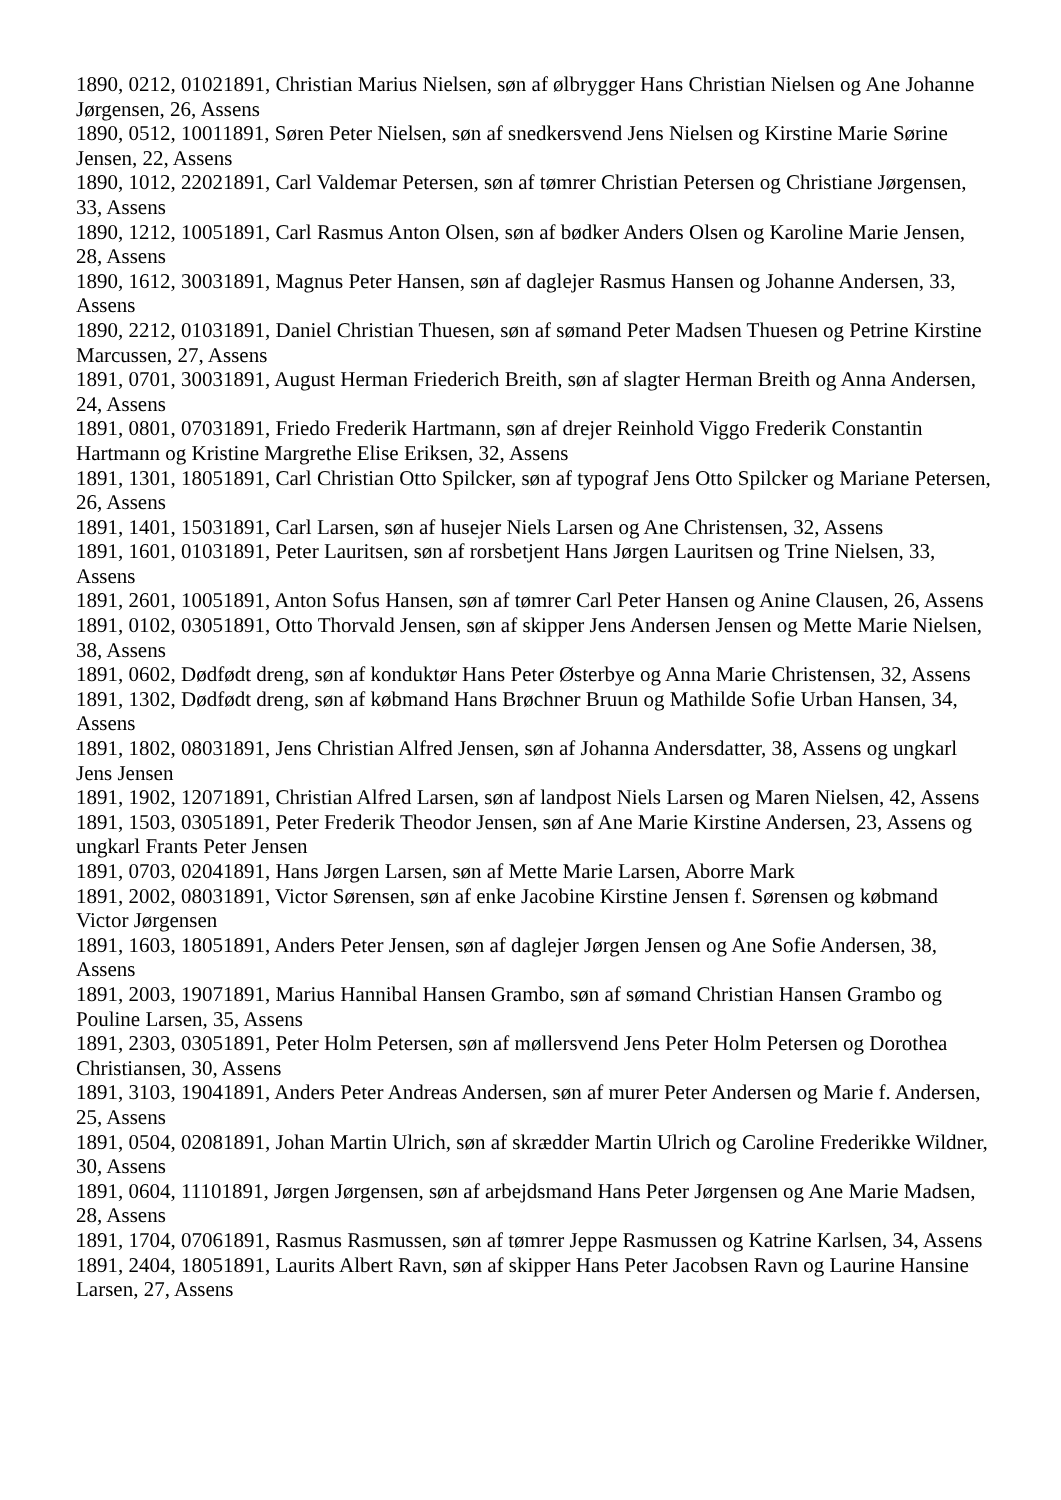1890, 0212, 01021891, Christian Marius Nielsen, søn af ølbrygger Hans Christian Nielsen og Ane Johanne Jørgensen, 26, Assens
1890, 0512, 10011891, Søren Peter Nielsen, søn af snedkersvend Jens Nielsen og Kirstine Marie Sørine Jensen, 22, Assens
1890, 1012, 22021891, Carl Valdemar Petersen, søn af tømrer Christian Petersen og Christiane Jørgensen, 33, Assens
1890, 1212, 10051891, Carl Rasmus Anton Olsen, søn af bødker Anders Olsen og Karoline Marie Jensen, 28, Assens
1890, 1612, 30031891, Magnus Peter Hansen, søn af daglejer Rasmus Hansen og Johanne Andersen, 33, Assens
1890, 2212, 01031891, Daniel Christian Thuesen, søn af sømand Peter Madsen Thuesen og Petrine Kirstine Marcussen, 27, Assens
1891, 0701, 30031891, August Herman Friederich Breith, søn af slagter Herman Breith og Anna Andersen, 24, Assens
1891, 0801, 07031891, Friedo Frederik Hartmann, søn af drejer Reinhold Viggo Frederik Constantin Hartmann og Kristine Margrethe Elise Eriksen, 32, Assens
1891, 1301, 18051891, Carl Christian Otto Spilcker, søn af typograf Jens Otto Spilcker og Mariane Petersen, 26, Assens
1891, 1401, 15031891, Carl Larsen, søn af husejer Niels Larsen og Ane Christensen, 32, Assens
1891, 1601, 01031891, Peter Lauritsen, søn af rorsbetjent Hans Jørgen Lauritsen og Trine Nielsen, 33, Assens
1891, 2601, 10051891, Anton Sofus Hansen, søn af tømrer Carl Peter Hansen og Anine Clausen, 26, Assens
1891, 0102, 03051891, Otto Thorvald Jensen, søn af skipper Jens Andersen Jensen og Mette Marie Nielsen, 38, Assens
1891, 0602, Dødfødt dreng, søn af konduktør Hans Peter Østerbye og Anna Marie Christensen, 32, Assens
1891, 1302, Dødfødt dreng, søn af købmand Hans Brøchner Bruun og Mathilde Sofie Urban Hansen, 34, Assens
1891, 1802, 08031891, Jens Christian Alfred Jensen, søn af Johanna Andersdatter, 38, Assens og ungkarl Jens Jensen
1891, 1902, 12071891, Christian Alfred Larsen, søn af landpost Niels Larsen og Maren Nielsen, 42, Assens
1891, 1503, 03051891, Peter Frederik Theodor Jensen, søn af Ane Marie Kirstine Andersen, 23, Assens og ungkarl Frants Peter Jensen
1891, 0703, 02041891, Hans Jørgen Larsen, søn af Mette Marie Larsen, Aborre Mark
1891, 2002, 08031891, Victor Sørensen, søn af enke Jacobine Kirstine Jensen f. Sørensen og købmand Victor Jørgensen
1891, 1603, 18051891, Anders Peter Jensen, søn af daglejer Jørgen Jensen og Ane Sofie Andersen, 38, Assens
1891, 2003, 19071891, Marius Hannibal Hansen Grambo, søn af sømand Christian Hansen Grambo og Pouline Larsen, 35, Assens
1891, 2303, 03051891, Peter Holm Petersen, søn af møllersvend Jens Peter Holm Petersen og Dorothea Christiansen, 30, Assens
1891, 3103, 19041891, Anders Peter Andreas Andersen, søn af murer Peter Andersen og Marie f. Andersen, 25, Assens
1891, 0504, 02081891, Johan Martin Ulrich, søn af skrædder Martin Ulrich og Caroline Frederikke Wildner, 30, Assens
1891, 0604, 11101891, Jørgen Jørgensen, søn af arbejdsmand Hans Peter Jørgensen og Ane Marie Madsen, 28, Assens
1891, 1704, 07061891, Rasmus Rasmussen, søn af tømrer Jeppe Rasmussen og Katrine Karlsen, 34, Assens
1891, 2404, 18051891, Laurits Albert Ravn, søn af skipper Hans Peter Jacobsen Ravn og Laurine Hansine Larsen, 27, Assens